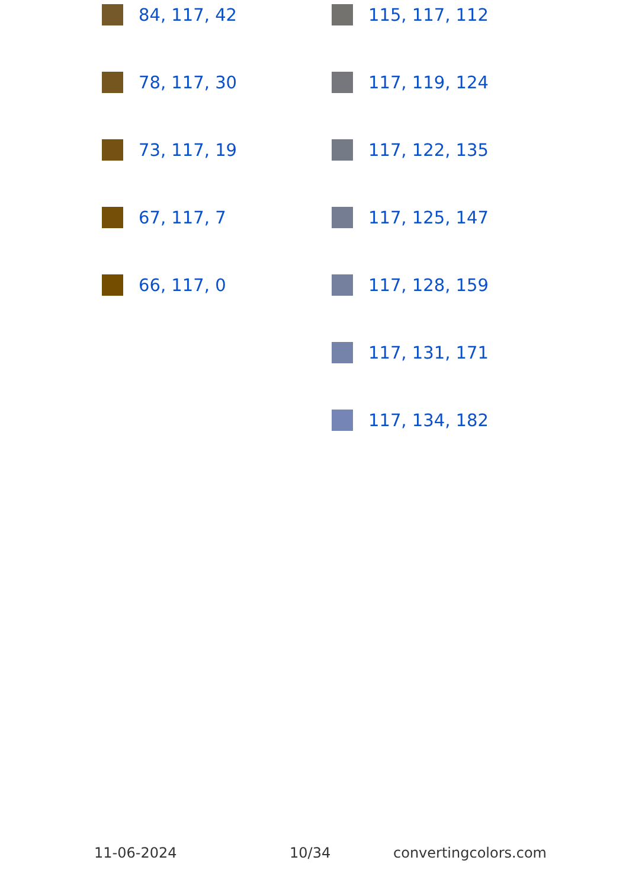84, 117, 42
78, 117, 30
73, 117, 19
67, 117, 7
66, 117, 0
115, 117, 112
117, 119, 124
117, 122, 135
117, 125, 147
117, 128, 159
117, 131, 171
117, 134, 182
11-06-2024 10/34 convertingcolors.com